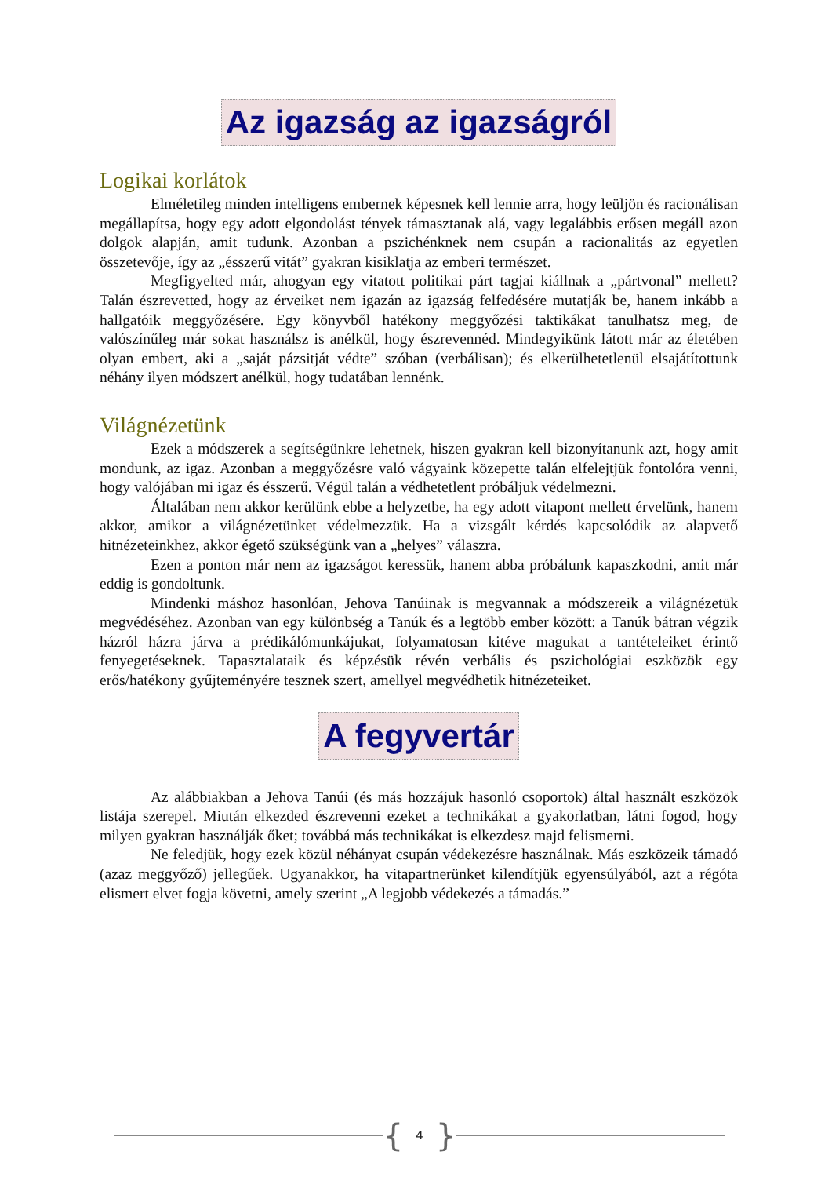Az igazság az igazságról
Logikai korlátok
Elméletileg minden intelligens embernek képesnek kell lennie arra, hogy leüljön és racionálisan megállapítsa, hogy egy adott elgondolást tények támasztanak alá, vagy legalábbis erősen megáll azon dolgok alapján, amit tudunk. Azonban a pszichénknek nem csupán a racionalitás az egyetlen összetevője, így az „ésszerű vitát” gyakran kisiklatja az emberi természet.
Megfigyelted már, ahogyan egy vitatott politikai párt tagjai kiállnak a „pártvonal” mellett? Talán észrevetted, hogy az érveiket nem igazán az igazság felfedésére mutatják be, hanem inkább a hallgatóik meggyőzésére. Egy könyvből hatékony meggyőzési taktikákat tanulhatsz meg, de valószínűleg már sokat használsz is anélkül, hogy észrevennéd. Mindegyikünk látott már az életében olyan embert, aki a „saját pázsitját védte” szóban (verbálisan); és elkerülhetetlenül elsajátítottunk néhány ilyen módszert anélkül, hogy tudatában lennénk.
Világnézetünk
Ezek a módszerek a segítségünkre lehetnek, hiszen gyakran kell bizonyítanunk azt, hogy amit mondunk, az igaz. Azonban a meggyőzésre való vágyaink közepette talán elfelejtjük fontolóra venni, hogy valójában mi igaz és ésszerű. Végül talán a védhetetlent próbáljuk védelmezni.
Általában nem akkor kerülünk ebbe a helyzetbe, ha egy adott vitapont mellett érvelünk, hanem akkor, amikor a világnézetünket védelmezzük. Ha a vizsgált kérdés kapcsolódik az alapvető hitnézeteinkhez, akkor égető szükségünk van a „helyes” válaszra.
Ezen a ponton már nem az igazságot keressük, hanem abba próbálunk kapaszkodni, amit már eddig is gondoltunk.
Mindenki máshoz hasonlóan, Jehova Tanúinak is megvannak a módszereik a világnézetük megvédéséhez. Azonban van egy különbség a Tanúk és a legtöbb ember között: a Tanúk bátran végzik házról házra járva a prédikálómunkájukat, folyamatosan kitéve magukat a tantételeiket érintő fenyegetéseknek. Tapasztalataik és képzésük révén verbális és pszichológiai eszközök egy erős/hatékony gyűjteményére tesznek szert, amellyel megvédhetik hitnézeteiket.
A fegyvertár
Az alábbiakban a Jehova Tanúi (és más hozzájuk hasonló csoportok) által használt eszközök listája szerepel. Miután elkezded észrevenni ezeket a technikákat a gyakorlatban, látni fogod, hogy milyen gyakran használják őket; továbbá más technikákat is elkezdesz majd felismerni.
Ne feledjük, hogy ezek közül néhányat csupán védekezésre használnak. Más eszközeik támadó (azaz meggyőző) jellegűek. Ugyanakkor, ha vitapartnerünket kilendítjük egyensúlyából, azt a régóta elismert elvet fogja követni, amely szerint „A legjobb védekezés a támadás.”
{ 4 }